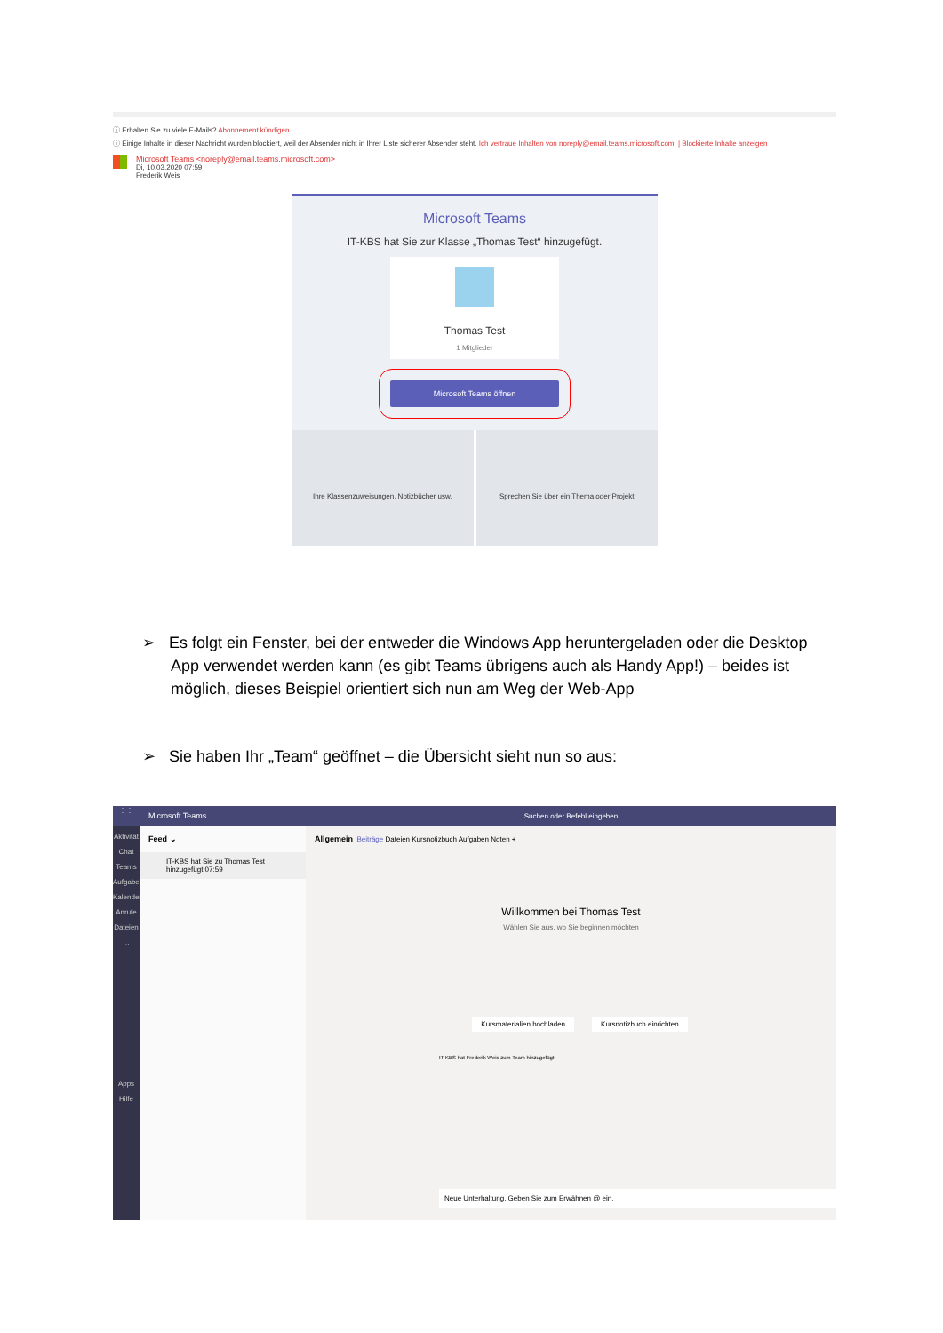ⓘ Erhalten Sie zu viele E-Mails? Abonnement kündigen
ⓘ Einige Inhalte in dieser Nachricht wurden blockiert, weil der Absender nicht in Ihrer Liste sicherer Absender steht. Ich vertraue Inhalten von noreply@email.teams.microsoft.com. | Blockierte Inhalte anzeigen
Microsoft Teams <noreply@email.teams.microsoft.com>
Di, 10.03.2020 07:59
Frederik Weis
Microsoft Teams
IT-KBS hat Sie zur Klasse „Thomas Test“ hinzugefügt.
Thomas Test
1 Mitglieder
Microsoft Teams öffnen
Ihre Klassenzuweisungen, Notizbücher usw.
Sprechen Sie über ein Thema oder Projekt
➢ Es folgt ein Fenster, bei der entweder die Windows App heruntergeladen oder die Desktop App verwendet werden kann (es gibt Teams übrigens auch als Handy App!) – beides ist möglich, dieses Beispiel orientiert sich nun am Weg der Web-App
➢ Sie haben Ihr „Team“ geöffnet – die Übersicht sieht nun so aus:
⋮⋮
Aktivität
Chat
Teams
Aufgaben
Kalender
Anrufe
Dateien
…
Apps
Hilfe
Microsoft Teams
Feed ⌄
IT-KBS hat Sie zu Thomas Test hinzugefügt 07:59
Suchen oder Befehl eingeben
Allgemein Beiträge Dateien Kursnotizbuch Aufgaben Noten +
Willkommen bei Thomas Test
Wählen Sie aus, wo Sie beginnen möchten
Kursmaterialien hochladen Kursnotizbuch einrichten
IT-KBS hat Frederik Weis zum Team hinzugefügt
Neue Unterhaltung. Geben Sie zum Erwähnen @ ein.